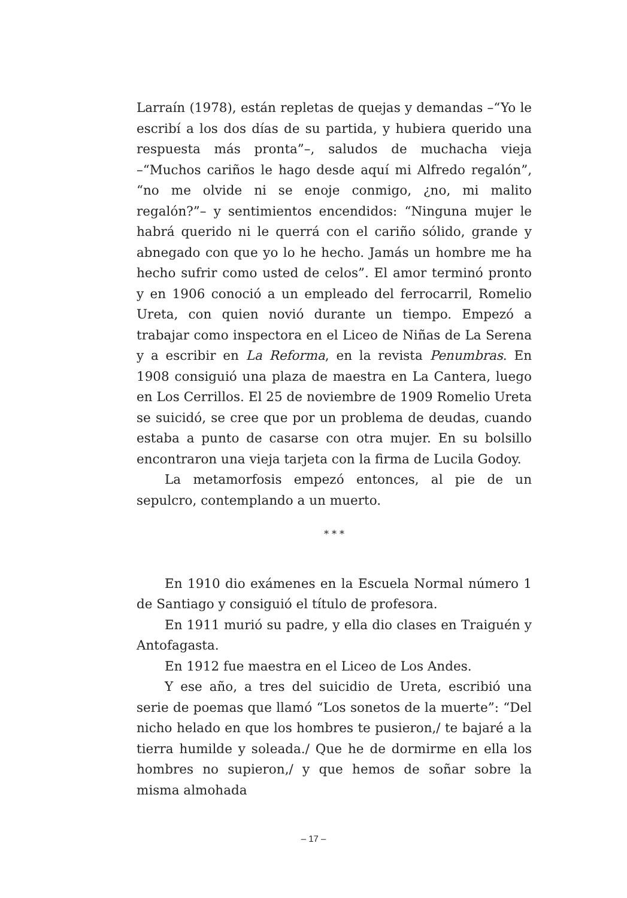Larraín (1978), están repletas de quejas y demandas –“Yo le escribí a los dos días de su partida, y hubiera querido una respuesta más pronta”–, saludos de muchacha vieja –“Muchos cariños le hago desde aquí mi Alfredo regalón”, “no me olvide ni se enoje conmigo, ¿no, mi malito regalón?”– y sentimientos encendidos: “Ninguna mujer le habrá querido ni le querrá con el cariño sólido, grande y abnegado con que yo lo he hecho. Jamás un hombre me ha hecho sufrir como usted de celos”. El amor terminó pronto y en 1906 conoció a un empleado del ferrocarril, Romelio Ureta, con quien novió durante un tiempo. Empezó a trabajar como inspectora en el Liceo de Niñas de La Serena y a escribir en La Reforma, en la revista Penumbras. En 1908 consiguió una plaza de maestra en La Cantera, luego en Los Cerrillos. El 25 de noviembre de 1909 Romelio Ureta se suicidó, se cree que por un problema de deudas, cuando estaba a punto de casarse con otra mujer. En su bolsillo encontraron una vieja tarjeta con la firma de Lucila Godoy.
La metamorfosis empezó entonces, al pie de un sepulcro, contemplando a un muerto.
* * *
En 1910 dio exámenes en la Escuela Normal número 1 de Santiago y consiguió el título de profesora.
En 1911 murió su padre, y ella dio clases en Traiguén y Antofagasta.
En 1912 fue maestra en el Liceo de Los Andes.
Y ese año, a tres del suicidio de Ureta, escribió una serie de poemas que llamó “Los sonetos de la muerte”: “Del nicho helado en que los hombres te pusieron,/ te bajaré a la tierra humilde y soleada./ Que he de dormirme en ella los hombres no supieron,/ y que hemos de soñar sobre la misma almohada
– 17 –